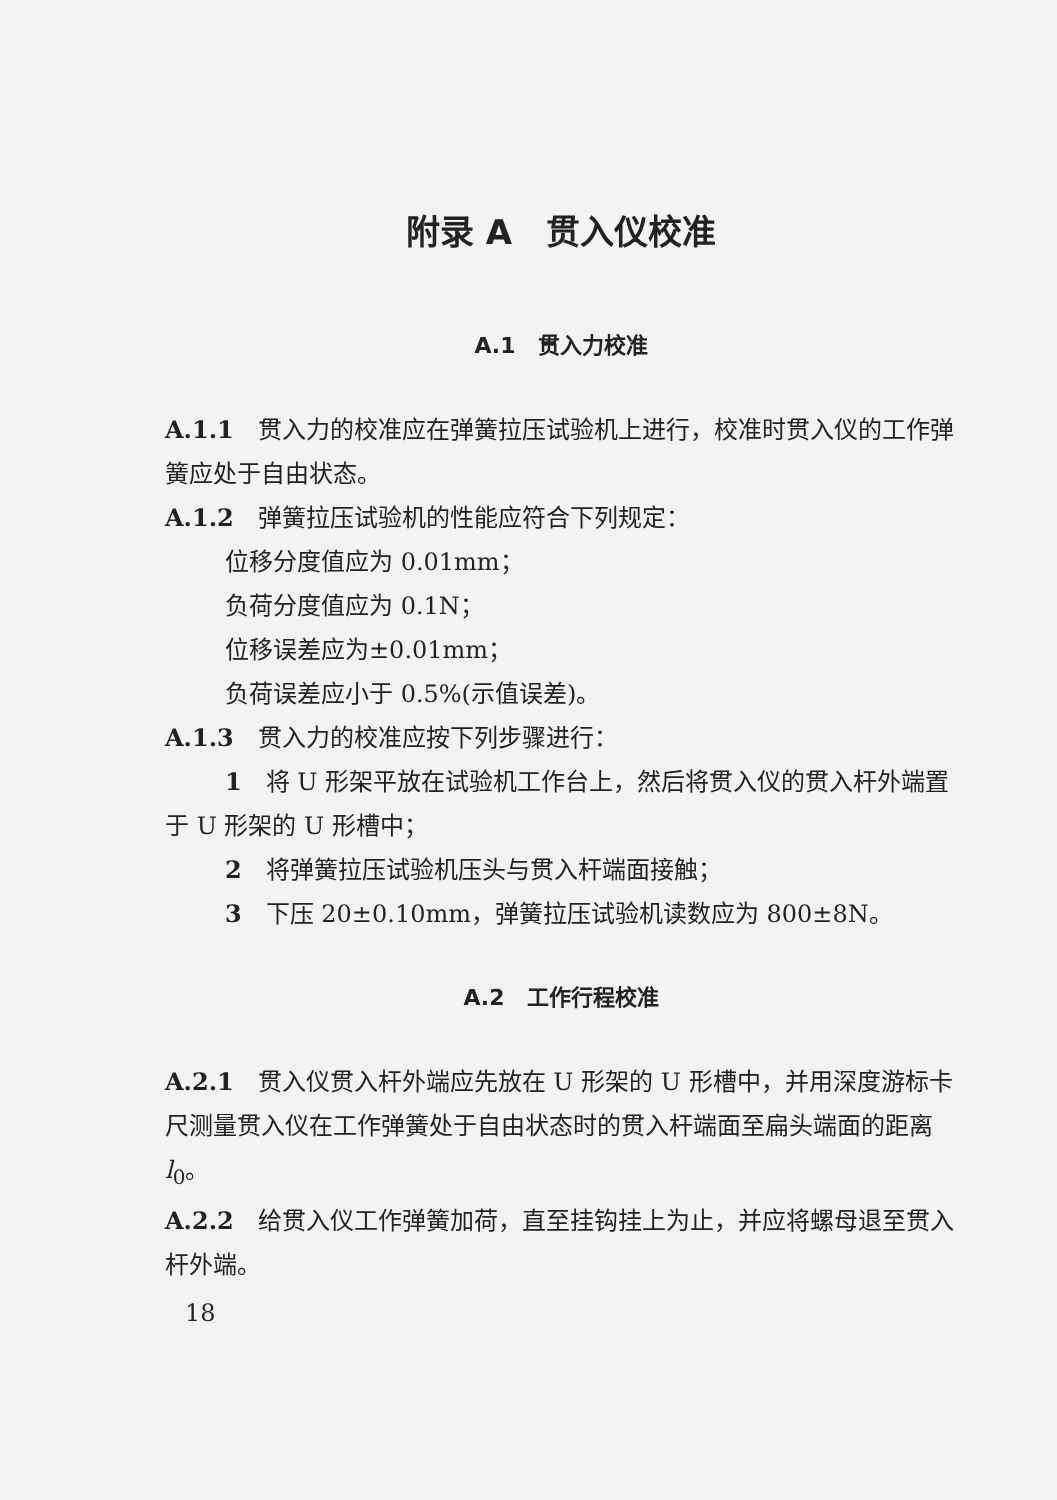附录 A　贯入仪校准
A.1　贯入力校准
A.1.1　贯入力的校准应在弹簧拉压试验机上进行，校准时贯入仪的工作弹簧应处于自由状态。
A.1.2　弹簧拉压试验机的性能应符合下列规定：
位移分度值应为 0.01mm；
负荷分度值应为 0.1N；
位移误差应为±0.01mm；
负荷误差应小于 0.5%(示值误差)。
A.1.3　贯入力的校准应按下列步骤进行：
1　将 U 形架平放在试验机工作台上，然后将贯入仪的贯入杆外端置于 U 形架的 U 形槽中；
2　将弹簧拉压试验机压头与贯入杆端面接触；
3　下压 20±0.10mm，弹簧拉压试验机读数应为 800±8N。
A.2　工作行程校准
A.2.1　贯入仪贯入杆外端应先放在 U 形架的 U 形槽中，并用深度游标卡尺测量贯入仪在工作弹簧处于自由状态时的贯入杆端面至扁头端面的距离 l<sub>0</sub>。
A.2.2　给贯入仪工作弹簧加荷，直至挂钩挂上为止，并应将螺母退至贯入杆外端。
18